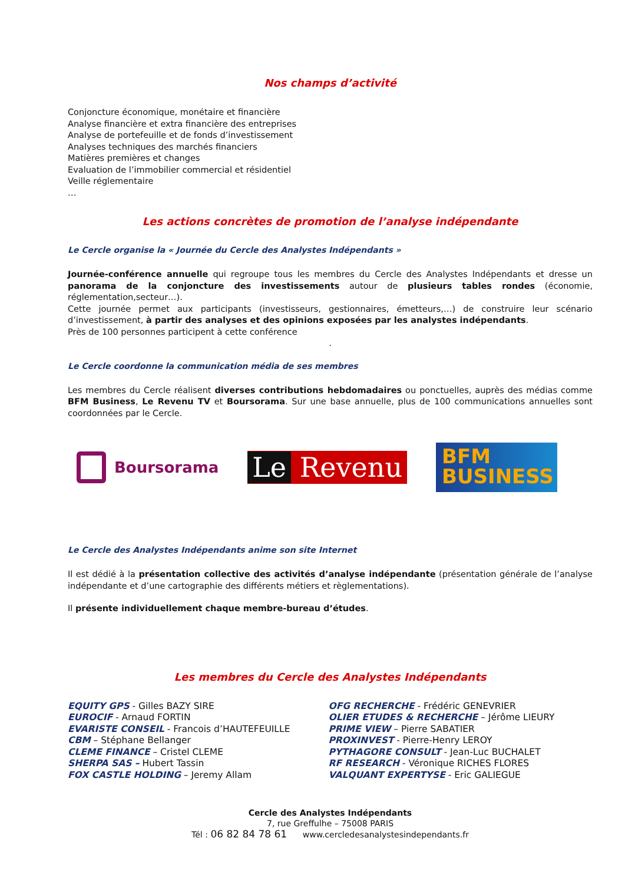Nos champs d’activité
Conjoncture économique, monétaire et financière
Analyse financière et extra financière des entreprises
Analyse de portefeuille et de fonds d’investissement
Analyses techniques des marchés financiers
Matières premières et changes
Evaluation de l’immobilier commercial et résidentiel
Veille réglementaire
…
Les actions concrètes de promotion de l’analyse indépendante
Le Cercle organise la « Journée du Cercle des Analystes Indépendants »
Journée-conférence annuelle qui regroupe tous les membres du Cercle des Analystes Indépendants et dresse un panorama de la conjoncture des investissements autour de plusieurs tables rondes (économie, réglementation,secteur…).
Cette journée permet aux participants (investisseurs, gestionnaires, émetteurs,…) de construire leur scénario d’investissement, à partir des analyses et des opinions exposées par les analystes indépendants.
Près de 100 personnes participent à cette conférence
.
Le Cercle coordonne la communication média de ses membres
Les membres du Cercle réalisent diverses contributions hebdomadaires ou ponctuelles, auprès des médias comme BFM Business, Le Revenu TV et Boursorama. Sur une base annuelle, plus de 100 communications annuelles sont coordonnées par le Cercle.
Boursorama
Le Revenu
BFM
BUSINESS
Le Cercle des Analystes Indépendants anime son site Internet
Il est dédié à la présentation collective des activités d’analyse indépendante (présentation générale de l’analyse indépendante et d’une cartographie des différents métiers et règlementations).
Il présente individuellement chaque membre-bureau d’études.
Les membres du Cercle des Analystes Indépendants
EQUITY GPS - Gilles BAZY SIRE
EUROCIF - Arnaud FORTIN
EVARISTE CONSEIL - Francois d’HAUTEFEUILLE
CBM – Stéphane Bellanger
CLEME FINANCE – Cristel CLEME
SHERPA SAS – Hubert Tassin
FOX CASTLE HOLDING – Jeremy Allam
OFG RECHERCHE - Frédéric GENEVRIER
OLIER ETUDES & RECHERCHE – Jérôme LIEURY
PRIME VIEW – Pierre SABATIER
PROXINVEST - Pierre-Henry LEROY
PYTHAGORE CONSULT - Jean-Luc BUCHALET
RF RESEARCH - Véronique RICHES FLORES
VALQUANT EXPERTYSE - Eric GALIEGUE
Cercle des Analystes Indépendants
7, rue Greffulhe – 75008 PARIS
Tél : 06 82 84 78 61 www.cercledesanalystesindependants.fr